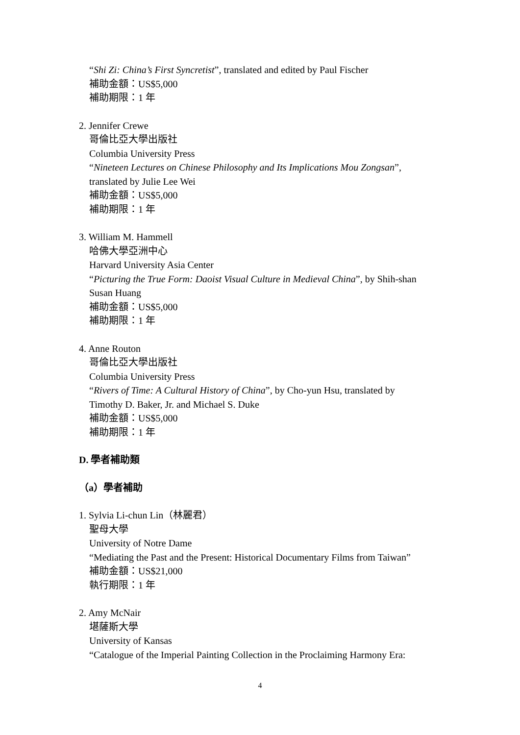“Shi Zi: China’s First Syncretist”, translated and edited by Paul Fischer
補助金額：US$5,000
補助期限：1 年
2. Jennifer Crewe
哥倫比亞大學出版社
Columbia University Press
“Nineteen Lectures on Chinese Philosophy and Its Implications Mou Zongsan”,
translated by Julie Lee Wei
補助金額：US$5,000
補助期限：1 年
3. William M. Hammell
哈佛大學亞洲中心
Harvard University Asia Center
“Picturing the True Form: Daoist Visual Culture in Medieval China”, by Shih-shan
Susan Huang
補助金額：US$5,000
補助期限：1 年
4. Anne Routon
哥倫比亞大學出版社
Columbia University Press
“Rivers of Time: A Cultural History of China”, by Cho-yun Hsu, translated by
Timothy D. Baker, Jr. and Michael S. Duke
補助金額：US$5,000
補助期限：1 年
D. 學者補助類
（a）學者補助
1. Sylvia Li-chun Lin（林麗君）
聖母大學
University of Notre Dame
“Mediating the Past and the Present: Historical Documentary Films from Taiwan”
補助金額：US$21,000
執行期限：1 年
2. Amy McNair
堪薩斯大學
University of Kansas
“Catalogue of the Imperial Painting Collection in the Proclaiming Harmony Era:
4